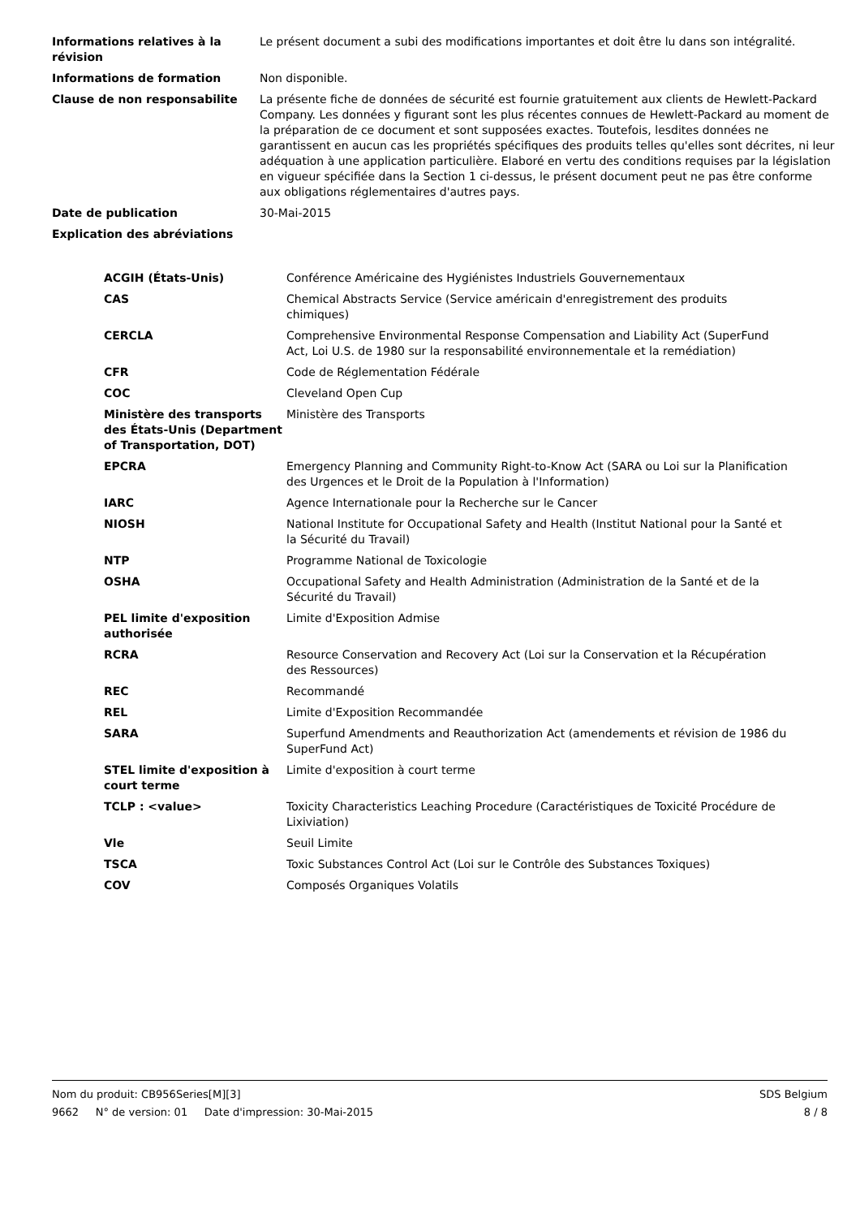| Informations relatives à la révision | Le présent document a subi des modifications importantes et doit être lu dans son intégralité. |
| Informations de formation | Non disponible. |
| Clause de non responsabilite | La présente fiche de données de sécurité est fournie gratuitement aux clients de Hewlett-Packard Company. Les données y figurant sont les plus récentes connues de Hewlett-Packard au moment de la préparation de ce document et sont supposées exactes. Toutefois, lesdites données ne garantissent en aucun cas les propriétés spécifiques des produits telles qu'elles sont décrites, ni leur adéquation à une application particulière. Elaboré en vertu des conditions requises par la législation en vigueur spécifiée dans la Section 1 ci-dessus, le présent document peut ne pas être conforme aux obligations réglementaires d'autres pays. |
| Date de publication | 30-Mai-2015 |
| Explication des abréviations | |
| ACGIH (États-Unis) | Conférence Américaine des Hygiénistes Industriels Gouvernementaux |
| CAS | Chemical Abstracts Service (Service américain d'enregistrement des produits chimiques) |
| CERCLA | Comprehensive Environmental Response Compensation and Liability Act (SuperFund Act, Loi U.S. de 1980 sur la responsabilité environnementale et la remédiation) |
| CFR | Code de Réglementation Fédérale |
| COC | Cleveland Open Cup |
| Ministère des transports des États-Unis (Department of Transportation, DOT) | Ministère des Transports |
| EPCRA | Emergency Planning and Community Right-to-Know Act (SARA ou Loi sur la Planification des Urgences et le Droit de la Population à l'Information) |
| IARC | Agence Internationale pour la Recherche sur le Cancer |
| NIOSH | National Institute for Occupational Safety and Health (Institut National pour la Santé et la Sécurité du Travail) |
| NTP | Programme National de Toxicologie |
| OSHA | Occupational Safety and Health Administration (Administration de la Santé et de la Sécurité du Travail) |
| PEL limite d'exposition authorisée | Limite d'Exposition Admise |
| RCRA | Resource Conservation and Recovery Act (Loi sur la Conservation et la Récupération des Ressources) |
| REC | Recommandé |
| REL | Limite d'Exposition Recommandée |
| SARA | Superfund Amendments and Reauthorization Act (amendements et révision de 1986 du SuperFund Act) |
| STEL limite d'exposition à court terme | Limite d'exposition à court terme |
| TCLP : <value> | Toxicity Characteristics Leaching Procedure (Caractéristiques de Toxicité Procédure de Lixiviation) |
| Vle | Seuil Limite |
| TSCA | Toxic Substances Control Act (Loi sur le Contrôle des Substances Toxiques) |
| COV | Composés Organiques Volatils |
Nom du produit: CB956Series[M][3] SDS Belgium
9662 N° de version: 01 Date d'impression: 30-Mai-2015 8 / 8